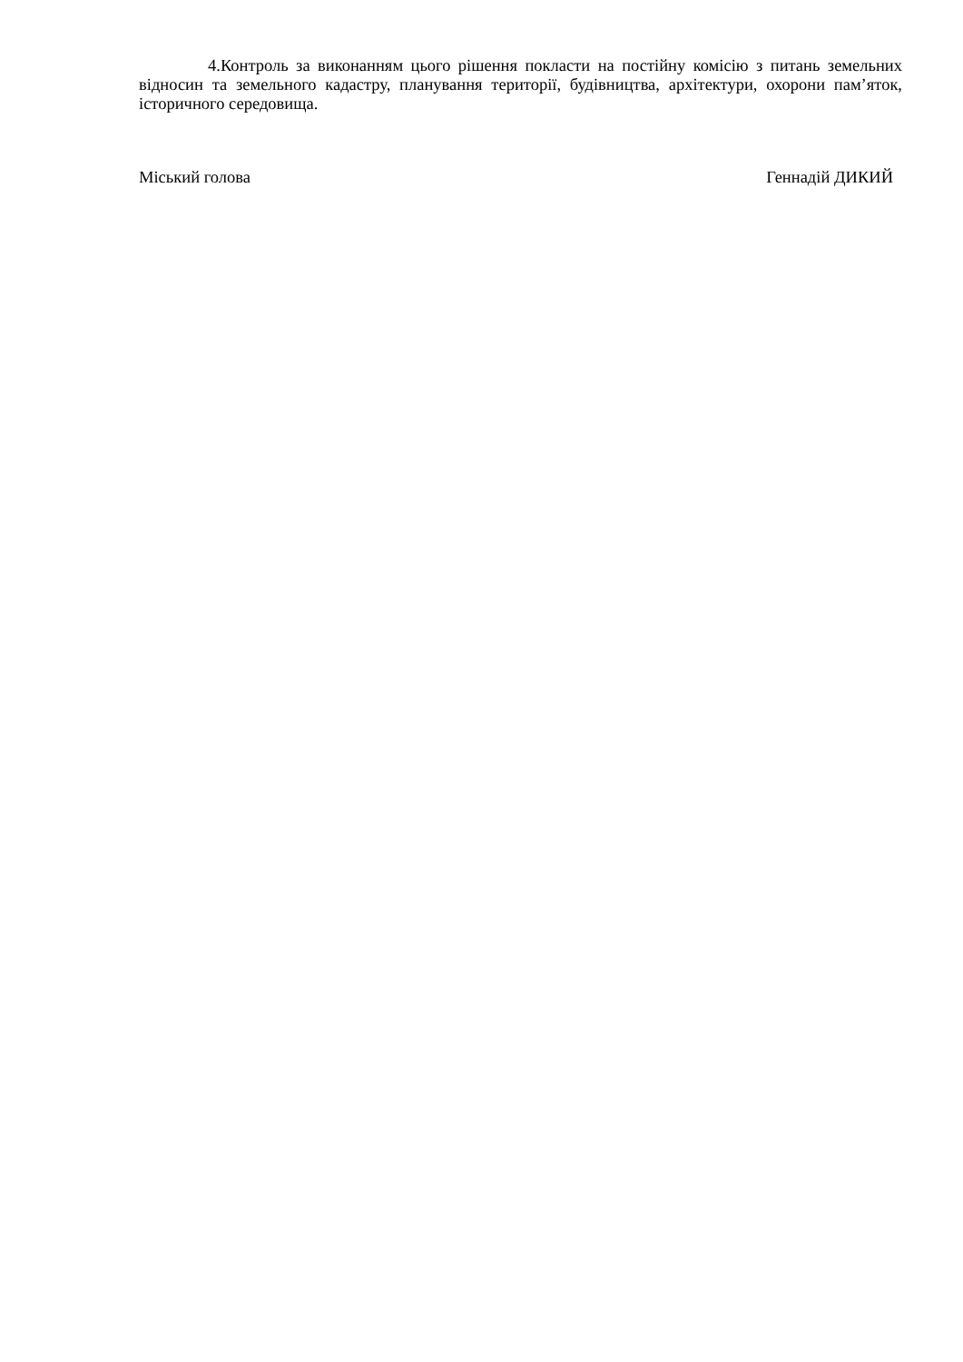4.Контроль за виконанням цього рішення покласти на постійну комісію з питань земельних відносин та земельного кадастру, планування території, будівництва, архітектури, охорони пам’яток, історичного середовища.
Міський голова Геннадій ДИКИЙ